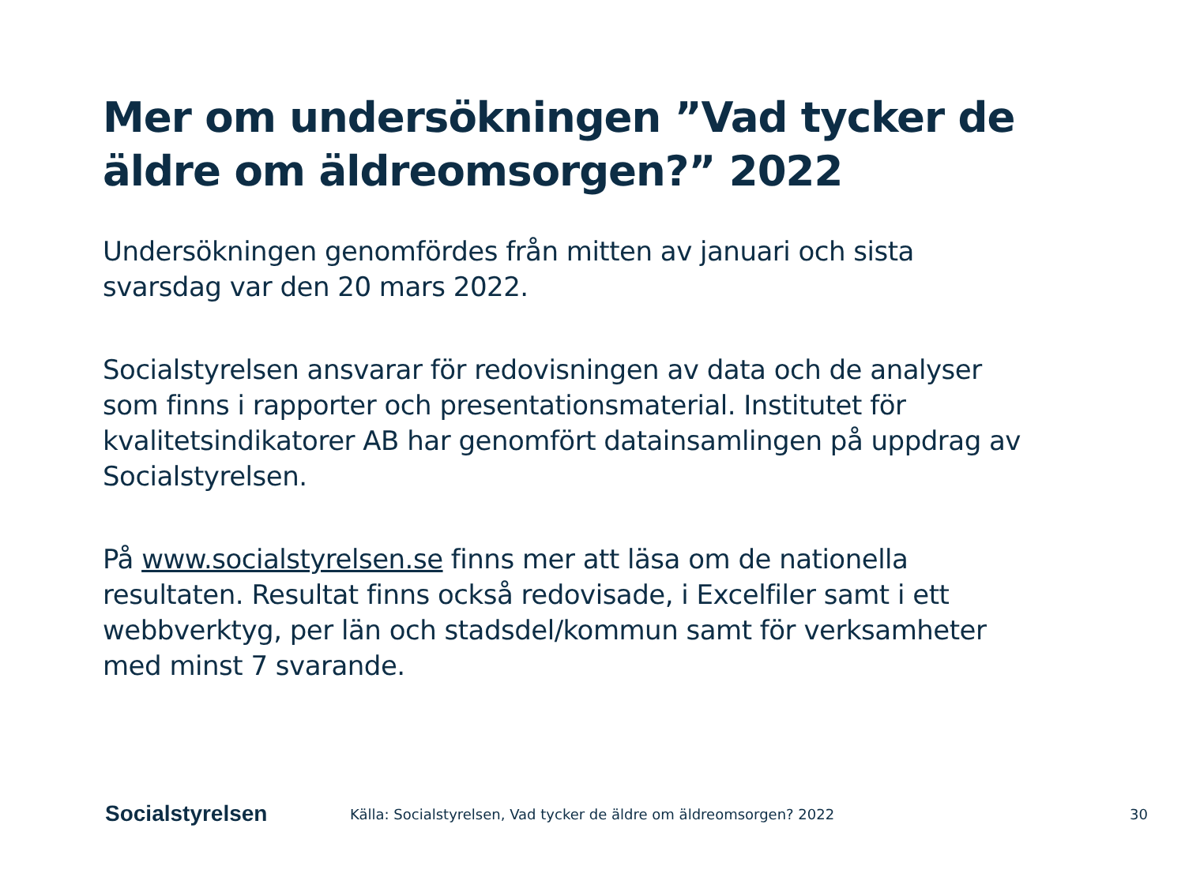Mer om undersökningen ”Vad tycker de äldre om äldreomsorgen?” 2022
Undersökningen genomfördes från mitten av januari och sista svarsdag var den 20 mars 2022.
Socialstyrelsen ansvarar för redovisningen av data och de analyser som finns i rapporter och presentationsmaterial. Institutet för kvalitetsindikatorer AB har genomfört datainsamlingen på uppdrag av Socialstyrelsen.
På www.socialstyrelsen.se finns mer att läsa om de nationella resultaten. Resultat finns också redovisade, i Excelfiler samt i ett webbverktyg, per län och stadsdel/kommun samt för verksamheter med minst 7 svarande.
Socialstyrelsen
Källa: Socialstyrelsen, Vad tycker de äldre om äldreomsorgen? 2022
30